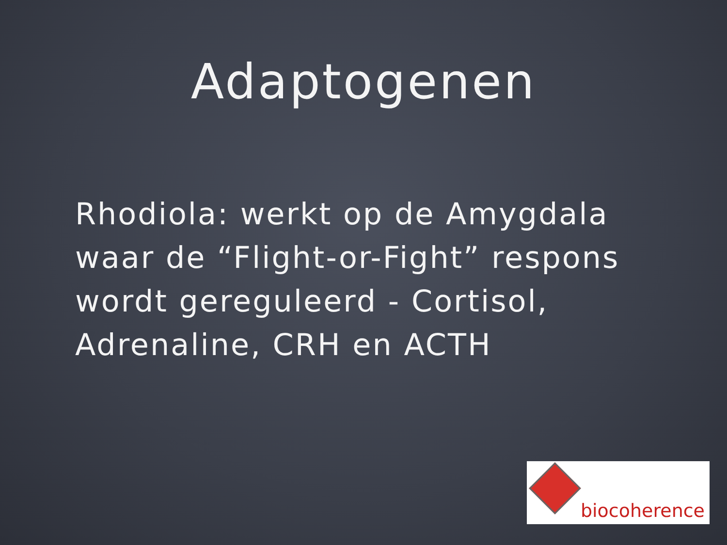Adaptogenen
Rhodiola: werkt op de Amygdala waar de “Flight-or-Fight” respons wordt gereguleerd - Cortisol, Adrenaline, CRH en ACTH
biocoherence